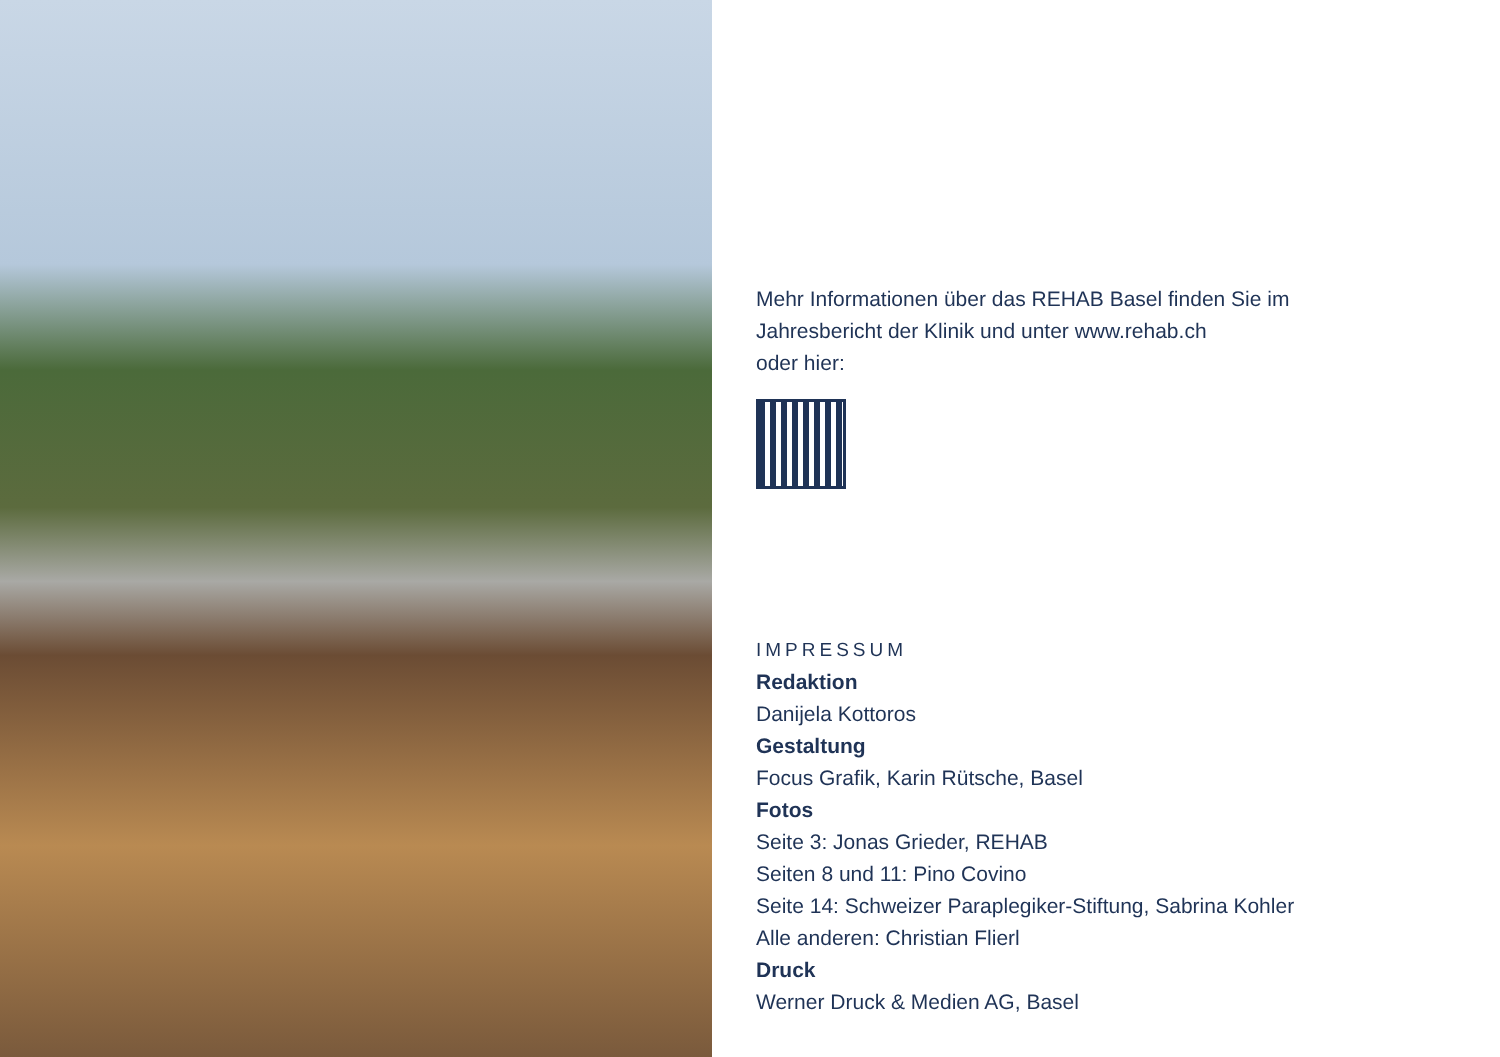Mehr Informationen über das REHAB Basel finden Sie im
Jahresbericht der Klinik und unter www.rehab.ch
oder hier:
IMPRESSUM
Redaktion
Danijela Kottoros
Gestaltung
Focus Grafik, Karin Rütsche, Basel
Fotos
Seite 3: Jonas Grieder, REHAB
Seiten 8 und 11: Pino Covino
Seite 14: Schweizer Paraplegiker-Stiftung, Sabrina Kohler
Alle anderen: Christian Flierl
Druck
Werner Druck & Medien AG, Basel